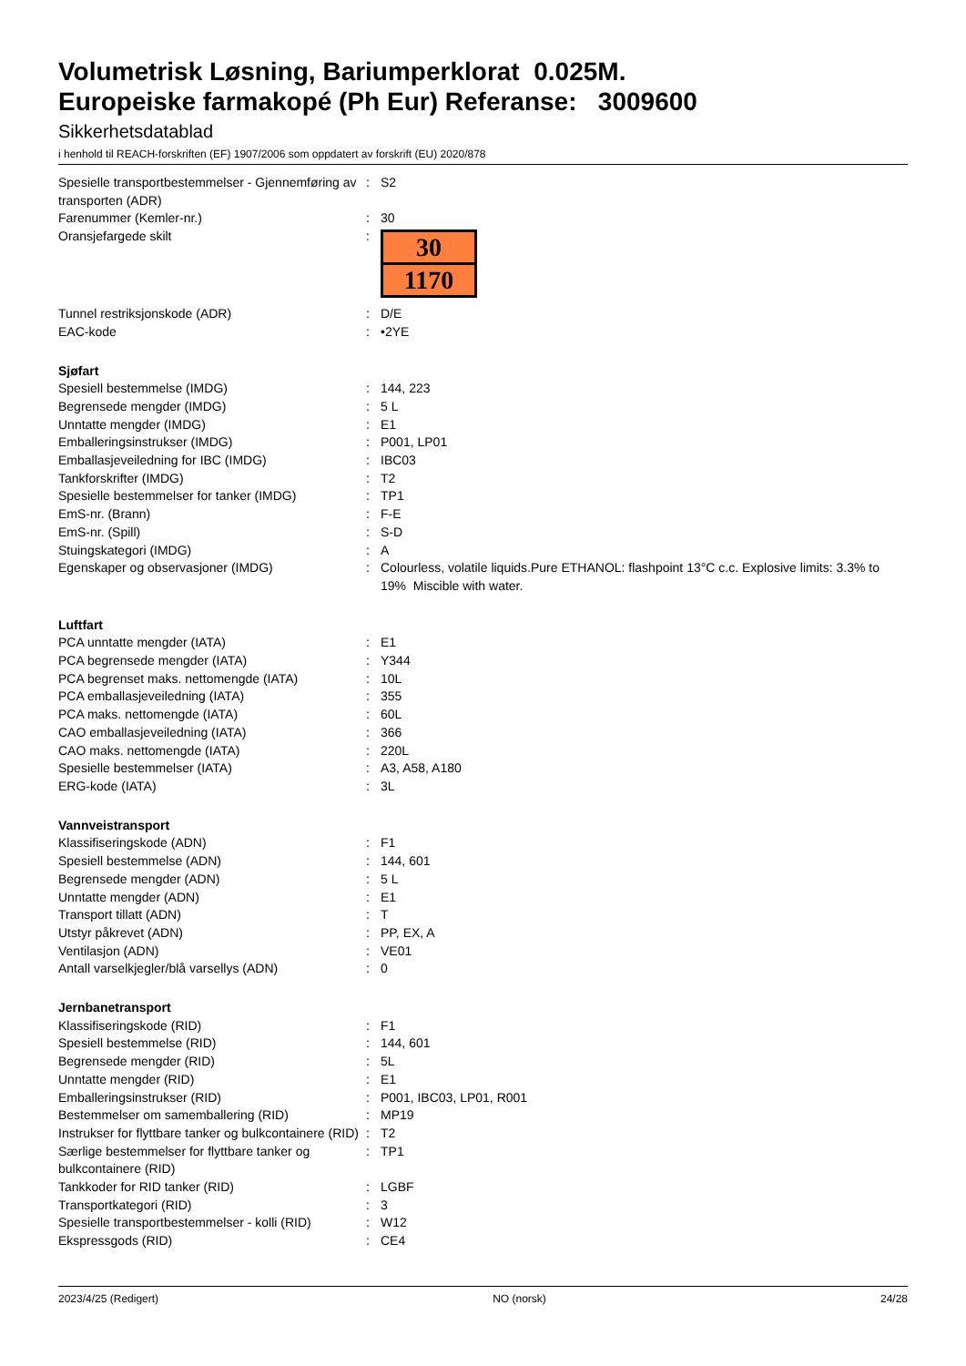Volumetrisk Løsning, Bariumperklorat 0.025M.
Europeiske farmakopé (Ph Eur) Referanse: 3009600
Sikkerhetsdatablad
i henhold til REACH-forskriften (EF) 1907/2006 som oppdatert av forskrift (EU) 2020/878
| Spesielle transportbestemmelser - Gjennemføring av transporten (ADR) | : | S2 |
| Farenummer (Kemler-nr.) | : | 30 |
| Oransjefargede skilt | : | 30 1170 |
| Tunnel restriksjonskode (ADR) | : | D/E |
| EAC-kode | : | •2YE |
| Sjøfart | | |
| Spesiell bestemmelse (IMDG) | : | 144, 223 |
| Begrensede mengder (IMDG) | : | 5 L |
| Unntatte mengder (IMDG) | : | E1 |
| Emballeringsinstrukser (IMDG) | : | P001, LP01 |
| Emballasjeveiledning for IBC (IMDG) | : | IBC03 |
| Tankforskrifter (IMDG) | : | T2 |
| Spesielle bestemmelser for tanker (IMDG) | : | TP1 |
| EmS-nr. (Brann) | : | F-E |
| EmS-nr. (Spill) | : | S-D |
| Stuingskategori (IMDG) | : | A |
| Egenskaper og observasjoner (IMDG) | : | Colourless, volatile liquids.Pure ETHANOL: flashpoint 13°C c.c. Explosive limits: 3.3% to 19% Miscible with water. |
| Luftfart | | |
| PCA unntatte mengder (IATA) | : | E1 |
| PCA begrensede mengder (IATA) | : | Y344 |
| PCA begrenset maks. nettomengde (IATA) | : | 10L |
| PCA emballasjeveiledning (IATA) | : | 355 |
| PCA maks. nettomengde (IATA) | : | 60L |
| CAO emballasjeveiledning (IATA) | : | 366 |
| CAO maks. nettomengde (IATA) | : | 220L |
| Spesielle bestemmelser (IATA) | : | A3, A58, A180 |
| ERG-kode (IATA) | : | 3L |
| Vannveistransport | | |
| Klassifiseringskode (ADN) | : | F1 |
| Spesiell bestemmelse (ADN) | : | 144, 601 |
| Begrensede mengder (ADN) | : | 5 L |
| Unntatte mengder (ADN) | : | E1 |
| Transport tillatt (ADN) | : | T |
| Utstyr påkrevet (ADN) | : | PP, EX, A |
| Ventilasjon (ADN) | : | VE01 |
| Antall varselkjegler/blå varsellys (ADN) | : | 0 |
| Jernbanetransport | | |
| Klassifiseringskode (RID) | : | F1 |
| Spesiell bestemmelse (RID) | : | 144, 601 |
| Begrensede mengder (RID) | : | 5L |
| Unntatte mengder (RID) | : | E1 |
| Emballeringsinstrukser (RID) | : | P001, IBC03, LP01, R001 |
| Bestemmelser om samemballering (RID) | : | MP19 |
| Instrukser for flyttbare tanker og bulkcontainere (RID) | : | T2 |
| Særlige bestemmelser for flyttbare tanker og bulkcontainere (RID) | : | TP1 |
| Tankkoder for RID tanker (RID) | : | LGBF |
| Transportkategori (RID) | : | 3 |
| Spesielle transportbestemmelser - kolli (RID) | : | W12 |
| Ekspressgods (RID) | : | CE4 |
2023/4/25 (Redigert) NO (norsk) 24/28